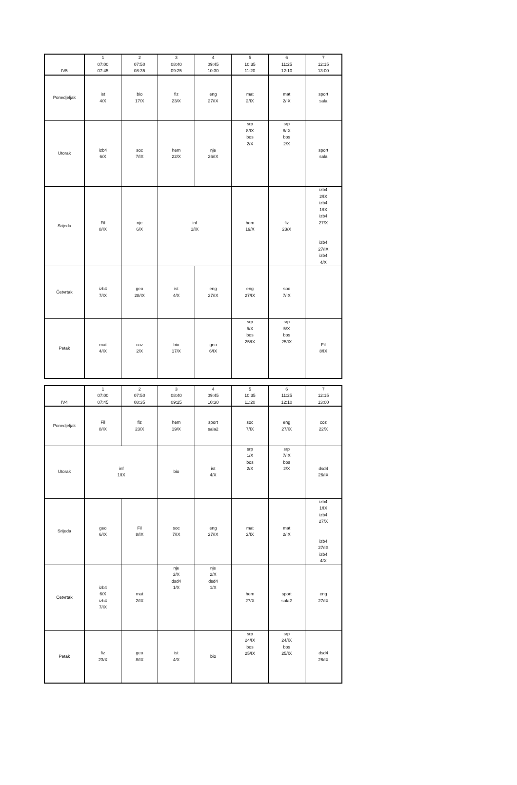| IV5 | 1 07:00 07:45 | 2 07:50 08:35 | 3 08:40 09:25 | 4 09:45 10:30 | 5 10:35 11:20 | 6 11:25 12:10 | 7 12:15 13:00 |
| --- | --- | --- | --- | --- | --- | --- | --- |
| Ponedjeljak | ist 4/X | bio 17/X | fiz 23/X | eng 27/IX | mat 2/IX | mat 2/IX | sport sala |
| Utorak | izb4 6/X | soc 7/IX | hem 22/X | nje 26/IX | srp 8/IX bos 2/X | srp 8/IX bos 2/X | sport sala |
| Srijeda | Fil 8/IX | nje 6/X | inf 1/IX | | hem 19/X | fiz 23/X | izb4 2/IX izb4 1/IX izb4 27/X izb4 27/IX izb4 4/X |
| Četvrtak | izb4 7/IX | geo 28/IX | ist 4/X | eng 27/IX | eng 27/IX | soc 7/IX | |
| Petak | mat 4/IX | coz 2/X | bio 17/X | geo 6/IX | srp 5/X bos 25/IX | srp 5/X bos 25/IX | Fil 8/IX |
| IV4 | 1 07:00 07:45 | 2 07:50 08:35 | 3 08:40 09:25 | 4 09:45 10:30 | 5 10:35 11:20 | 6 11:25 12:10 | 7 12:15 13:00 |
| --- | --- | --- | --- | --- | --- | --- | --- |
| Ponedjeljak | Fil 8/IX | fiz 23/X | hem 19/X | sport sala2 | soc 7/IX | eng 27/IX | coz 22/X |
| Utorak | inf 1/IX | | bio | ist 4/X | srp 1/X bos 2/X | srp 7/IX bos 2/X | dsd4 26/IX |
| Srijeda | geo 6/IX | Fil 8/IX | soc 7/IX | eng 27/IX | mat 2/IX | mat 2/IX | izb4 1/IX izb4 27/X izb4 27/IX izb4 4/X |
| Četvrtak | izb4 6/X izb4 7/IX | mat 2/IX | nje 2/X dsd4 1/X | nje 2/X dsd4 1/X | hem 27/X | sport sala2 | eng 27/IX |
| Petak | fiz 23/X | geo 8/IX | ist 4/X | bio | srp 24/IX bos 25/IX | srp 24/IX bos 25/IX | dsd4 26/IX |